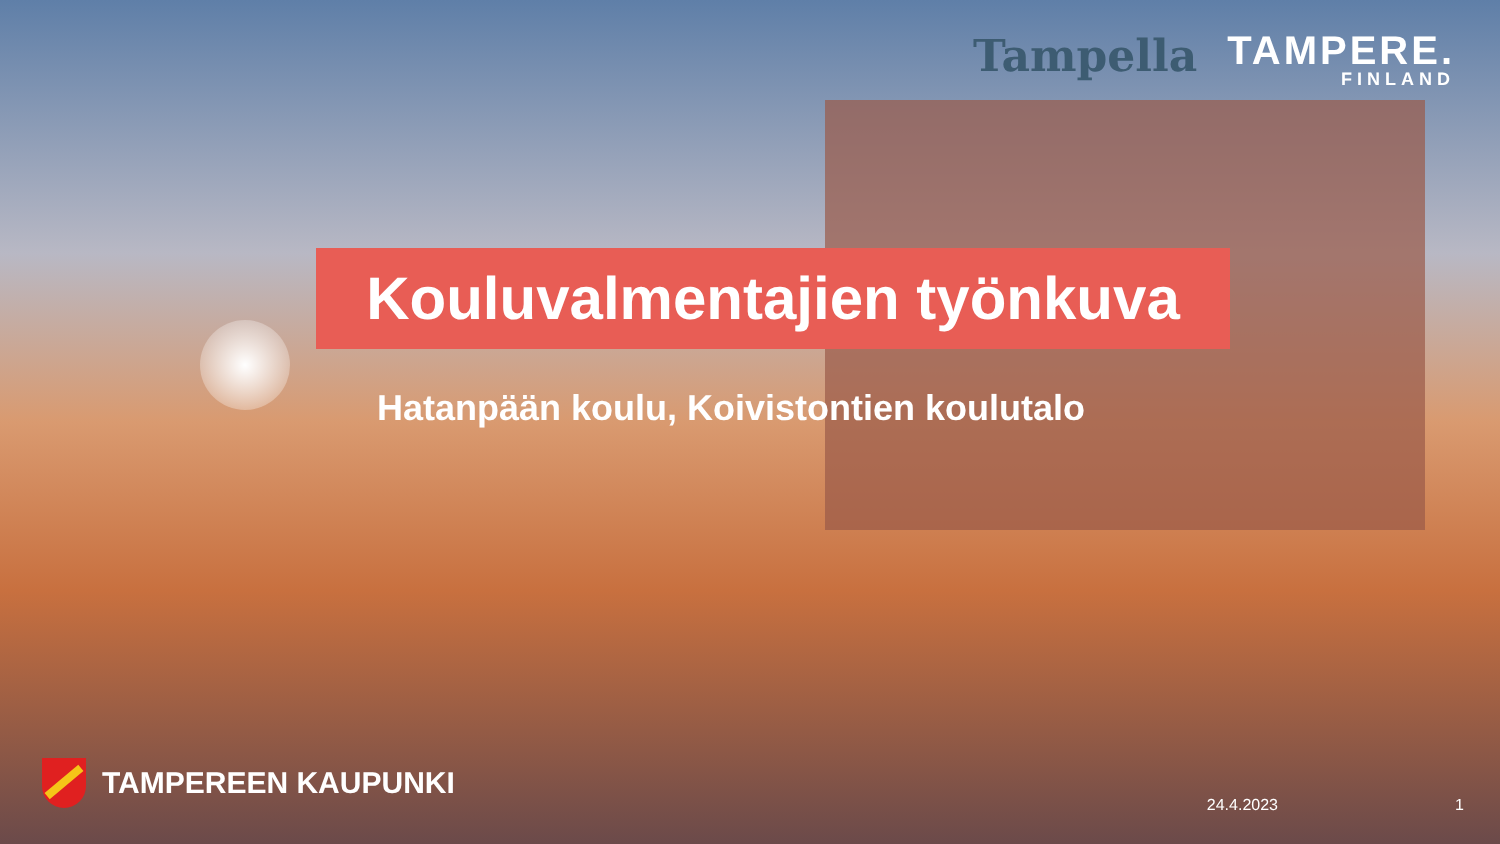Tampella
TAMPERE.
FINLAND
Kouluvalmentajien työnkuva
Hatanpään koulu, Koivistontien koulutalo
TAMPEREEN KAUPUNKI 24.4.2023 1